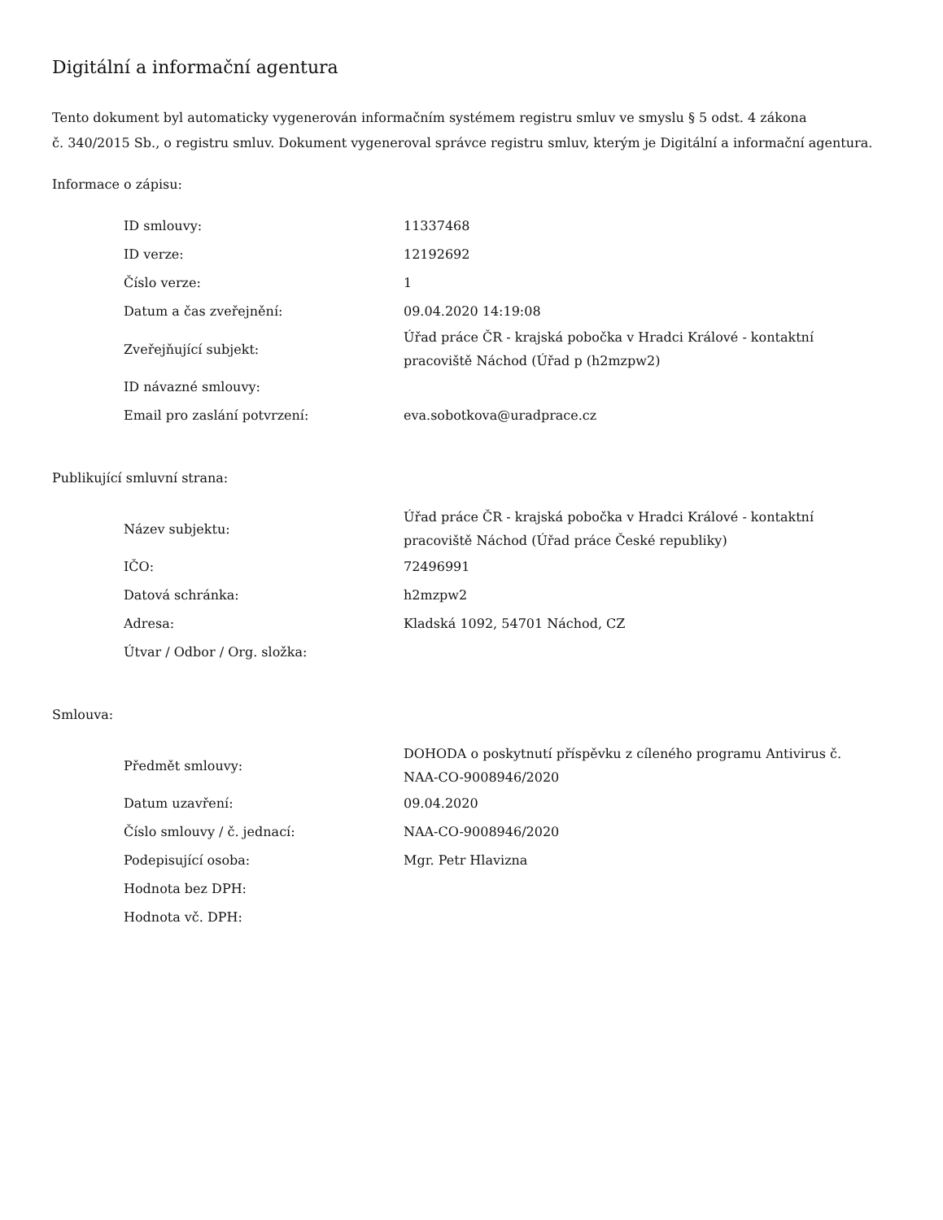Digitální a informační agentura
Tento dokument byl automaticky vygenerován informačním systémem registru smluv ve smyslu § 5 odst. 4 zákona
č. 340/2015 Sb., o registru smluv. Dokument vygeneroval správce registru smluv, kterým je Digitální a informační agentura.
Informace o zápisu:
| ID smlouvy: | 11337468 |
| ID verze: | 12192692 |
| Číslo verze: | 1 |
| Datum a čas zveřejnění: | 09.04.2020 14:19:08 |
| Zveřejňující subjekt: | Úřad práce ČR - krajská pobočka v Hradci Králové - kontaktní pracoviště Náchod (Úřad p (h2mzpw2) |
| ID návazné smlouvy: | |
| Email pro zaslání potvrzení: | eva.sobotkova@uradprace.cz |
Publikující smluvní strana:
| Název subjektu: | Úřad práce ČR - krajská pobočka v Hradci Králové - kontaktní pracoviště Náchod (Úřad práce České republiky) |
| IČO: | 72496991 |
| Datová schránka: | h2mzpw2 |
| Adresa: | Kladská 1092, 54701 Náchod, CZ |
| Útvar / Odbor / Org. složka: | |
Smlouva:
| Předmět smlouvy: | DOHODA o poskytnutí příspěvku z cíleného programu Antivirus č. NAA-CO-9008946/2020 |
| Datum uzavření: | 09.04.2020 |
| Číslo smlouvy / č. jednací: | NAA-CO-9008946/2020 |
| Podepisující osoba: | Mgr. Petr Hlavizna |
| Hodnota bez DPH: | |
| Hodnota vč. DPH: | |